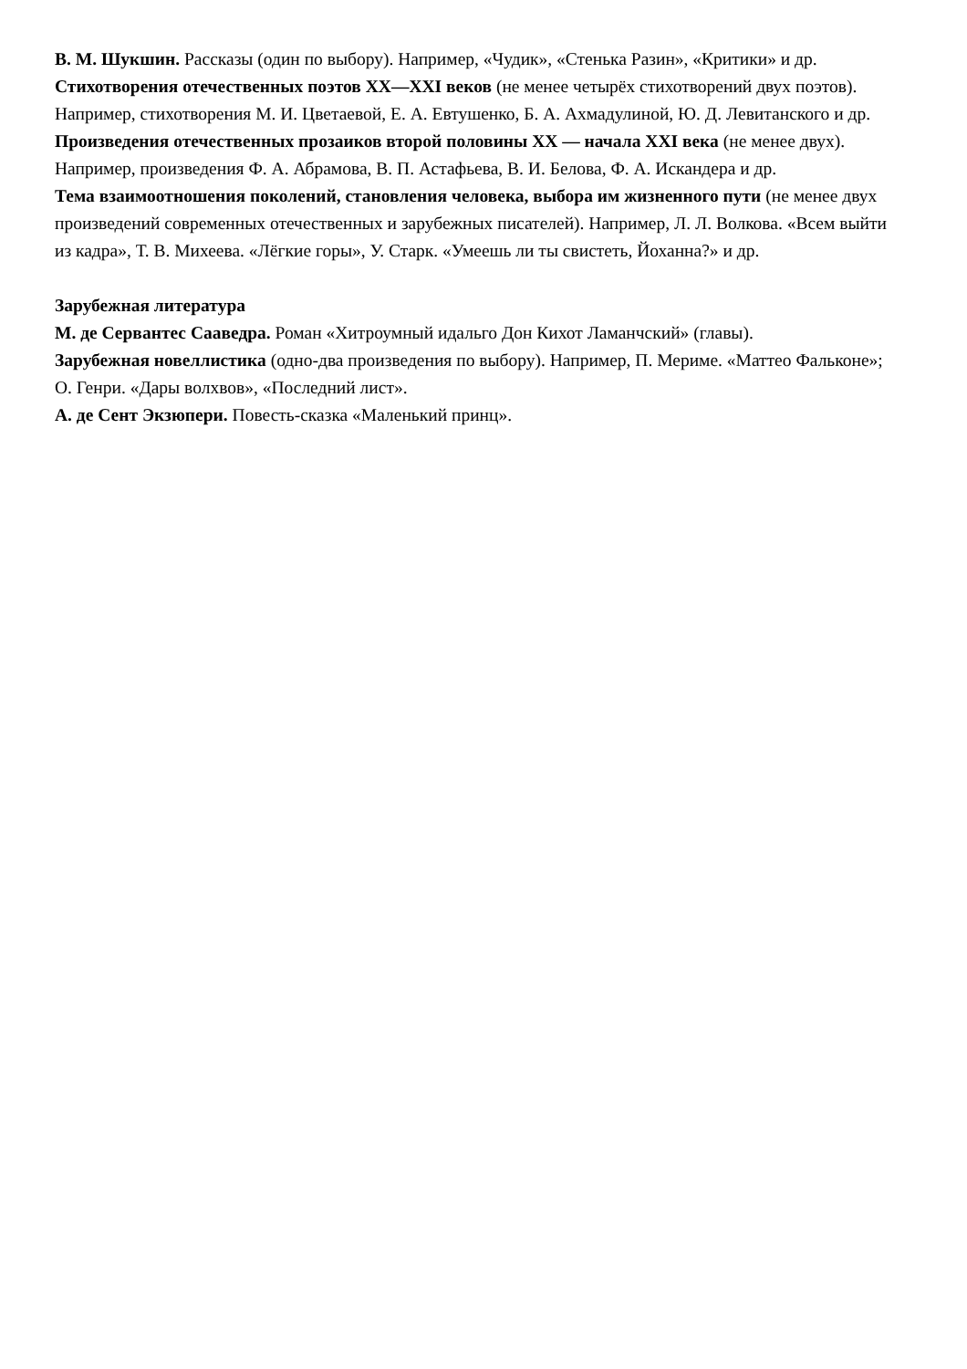В. М. Шукшин. Рассказы (один по выбору). Например, «Чудик», «Стенька Разин», «Критики» и др.
Стихотворения отечественных поэтов XX—XXI веков (не менее четырёх стихотворений двух поэтов). Например, стихотворения М. И. Цветаевой, Е. А. Евтушенко, Б. А. Ахмадулиной, Ю. Д. Левитанского и др.
Произведения отечественных прозаиков второй половины XX — начала XXI века (не менее двух). Например, произведения Ф. А. Абрамова, В. П. Астафьева, В. И. Белова, Ф. А. Искандера и др.
Тема взаимоотношения поколений, становления человека, выбора им жизненного пути (не менее двух произведений современных отечественных и зарубежных писателей). Например, Л. Л. Волкова. «Всем выйти из кадра», Т. В. Михеева. «Лёгкие горы», У. Старк. «Умеешь ли ты свистеть, Йоханна?» и др.
Зарубежная литература
М. де Сервантес Сааведра. Роман «Хитроумный идальго Дон Кихот Ламанчский» (главы).
Зарубежная новеллистика (одно-два произведения по выбору). Например, П. Мериме. «Маттео Фальконе»; О. Генри. «Дары волхвов», «Последний лист».
А. де Сент Экзюпери. Повесть-сказка «Маленький принц».